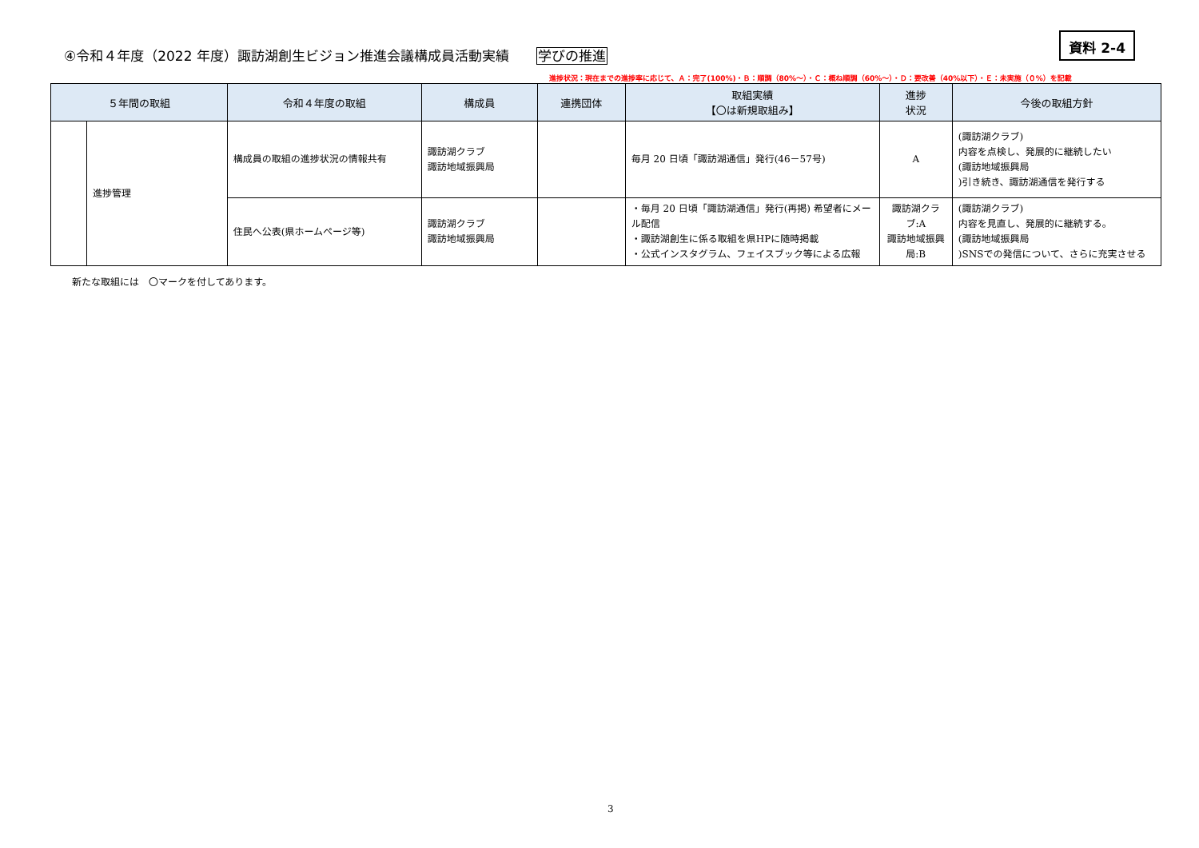④令和４年度（2022 年度）諏訪湖創生ビジョン推進会議構成員活動実績 学びの推進
資料 2-4
進捗状況：現在までの進捗率に応じて、Ａ：完了(100%)・Ｂ：順調（80%～）・Ｃ：概ね順調（60%～）・Ｄ：要改善（40%以下）・Ｅ：未実施（０%）を記載
| ５年間の取組 | | 令和４年度の取組 | 構成員 | 連携団体 | 取組実績 【〇は新規取組み】 | 進捗 状況 | 今後の取組方針 |
| --- | --- | --- | --- | --- | --- | --- | --- |
| | 進捗管理 | 構成員の取組の進捗状況の情報共有 | 諏訪湖クラブ 諏訪地域振興局 | | 毎月 20 日頃「諏訪湖通信」発行(46－57号) | A | (諏訪湖クラブ) 内容を点検し、発展的に継続したい (諏訪地域振興局 )引き続き、諏訪湖通信を発行する |
| | | 住民へ公表(県ホームページ等) | 諏訪湖クラブ 諏訪地域振興局 | | ・毎月 20 日頃「諏訪湖通信」発行(再掲) 希望者にメール配信 ・諏訪湖創生に係る取組を県HPに随時掲載 ・公式インスタグラム、フェイスブック等による広報 | 諏訪湖クラブ:A 諏訪地域振興局:B | (諏訪湖クラブ) 内容を見直し、発展的に継続する。 (諏訪地域振興局 )SNSでの発信について、さらに充実させる |
新たな取組には　〇マークを付してあります。
3